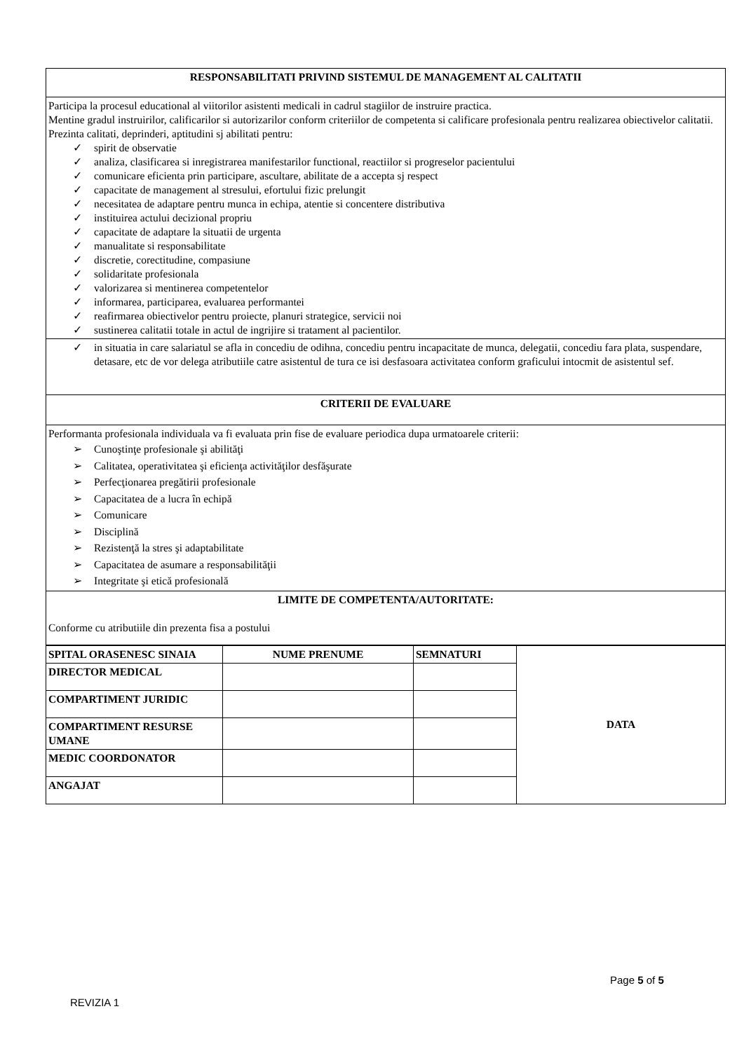| RESPONSABILITATI PRIVIND SISTEMUL DE MANAGEMENT AL CALITATII |
| Participa la procesul educational al viitorilor asistenti medicali in cadrul stagiilor de instruire practica. Mentine gradul instruirilor, calificarilor si autorizarilor conform criteriilor de competenta si calificare profesionala pentru realizarea obiectivelor calitatii. Prezinta calitati, deprinderi, aptitudini sj abilitati pentru: ✓ spirit de observatie ✓ analiza, clasificarea si inregistrarea manifestarilor functional, reactiilor si progreselor pacientului ✓ comunicare eficienta prin participare, ascultare, abilitate de a accepta sj respect ✓ capacitate de management al stresului, efortului fizic prelungit ✓ necesitatea de adaptare pentru munca in echipa, atentie si concentere distributiva ✓ instituirea actului decizional propriu ✓ capacitate de adaptare la situatii de urgenta ✓ manualitate si responsabilitate ✓ discretie, corectitudine, compasiune ✓ solidaritate profesionala ✓ valorizarea si mentinerea competentelor ✓ informarea, participarea, evaluarea performantei ✓ reafirmarea obiectivelor pentru proiecte, planuri strategice, servicii noi ✓ sustinerea calitatii totale in actul de ingrijire si tratament al pacientilor. |
| ✓ in situatia in care salariatul se afla in concediu de odihna, concediu pentru incapacitate de munca, delegatii, concediu fara plata, suspendare, detasare, etc de vor delega atributiile catre asistentul de tura ce isi desfasoara activitatea conform graficului intocmit de asistentul sef. |
| CRITERII DE EVALUARE |
| Performanta profesionala individuala va fi evaluata prin fise de evaluare periodica dupa urmatoarele criterii: ➢ Cunoştinţe profesionale şi abilităţi ➢ Calitatea, operativitatea şi eficienţa activităţilor desfăşurate ➢ Perfecţionarea pregătirii profesionale ➢ Capacitatea de a lucra în echipă ➢ Comunicare ➢ Disciplină ➢ Rezistenţă la stres şi adaptabilitate ➢ Capacitatea de asumare a responsabilităţii ➢ Integritate şi etică profesională |
| LIMITE DE COMPETENTA/AUTORITATE: Conforme cu atributiile din prezenta fisa a postului |
| SPITAL ORASENESC SINAIA | NUME PRENUME | SEMNATURI | DATA |
| --- | --- | --- | --- |
| DIRECTOR MEDICAL | | | |
| COMPARTIMENT JURIDIC | | | |
| COMPARTIMENT RESURSE UMANE | | | |
| MEDIC COORDONATOR | | | |
| ANGAJAT | | | |
Page 5 of 5
REVIZIA 1